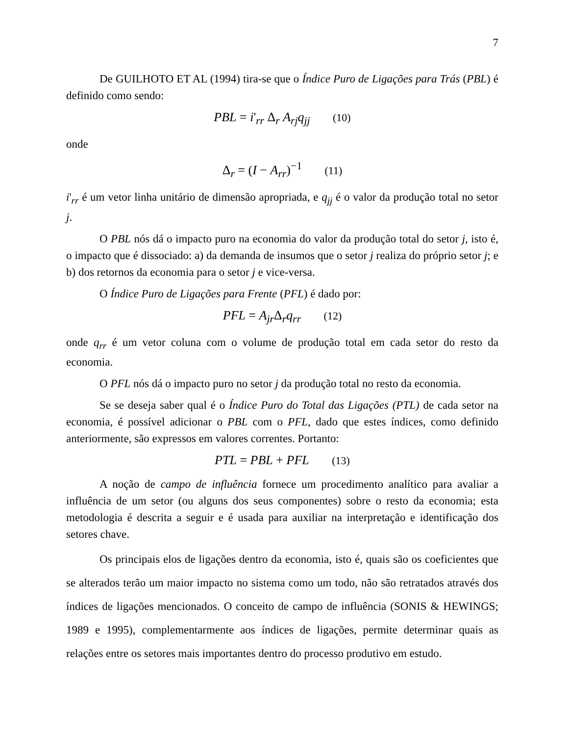7
De GUILHOTO ET AL (1994) tira-se que o Índice Puro de Ligações para Trás (PBL) é definido como sendo:
PBL = i'<sub>rr</sub> Δ<sub>r</sub> A<sub>rj</sub>q<sub>jj</sub> (10)
onde
Δ<sub>r</sub> = (I − A<sub>rr</sub>)<sup>−1</sup> (11)
i'<sub>rr</sub> é um vetor linha unitário de dimensão apropriada, e q<sub>jj</sub> é o valor da produção total no setor j.
O PBL nós dá o impacto puro na economia do valor da produção total do setor j, isto é, o impacto que é dissociado: a) da demanda de insumos que o setor j realiza do próprio setor j; e b) dos retornos da economia para o setor j e vice-versa.
O Índice Puro de Ligações para Frente (PFL) é dado por:
PFL = A<sub>jr</sub>Δ<sub>r</sub>q<sub>rr</sub> (12)
onde q<sub>rr</sub> é um vetor coluna com o volume de produção total em cada setor do resto da economia.
O PFL nós dá o impacto puro no setor j da produção total no resto da economia.
Se se deseja saber qual é o Índice Puro do Total das Ligações (PTL) de cada setor na economia, é possível adicionar o PBL com o PFL, dado que estes índices, como definido anteriormente, são expressos em valores correntes. Portanto:
PTL = PBL + PFL (13)
A noção de campo de influência fornece um procedimento analítico para avaliar a influência de um setor (ou alguns dos seus componentes) sobre o resto da economia; esta metodologia é descrita a seguir e é usada para auxiliar na interpretação e identificação dos setores chave.
Os principais elos de ligações dentro da economia, isto é, quais são os coeficientes que se alterados terão um maior impacto no sistema como um todo, não são retratados através dos índices de ligações mencionados. O conceito de campo de influência (SONIS & HEWINGS; 1989 e 1995), complementarmente aos índices de ligações, permite determinar quais as relações entre os setores mais importantes dentro do processo produtivo em estudo.